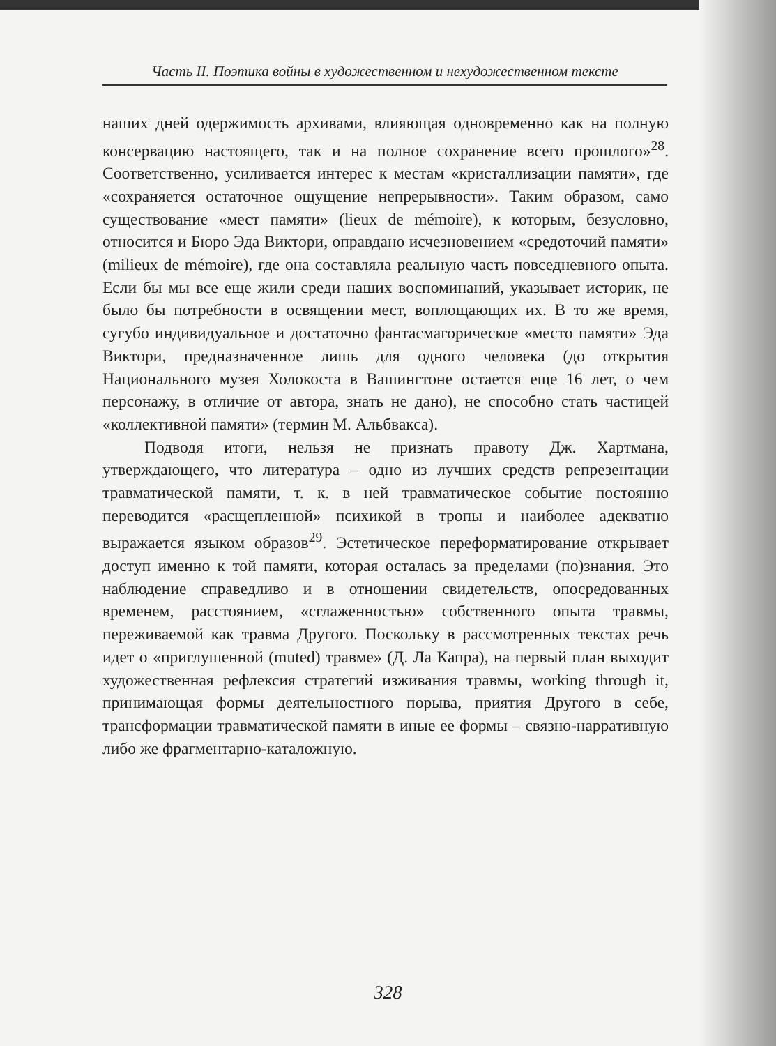Часть II. Поэтика войны в художественном и нехудожественном тексте
наших дней одержимость архивами, влияющая одновременно как на полную консервацию настоящего, так и на полное сохранение всего прошлого»<sup>28</sup>. Соответственно, усиливается интерес к местам «кристаллизации памяти», где «сохраняется остаточное ощущение непрерывности». Таким образом, само существование «мест памяти» (lieux de mémoire), к которым, безусловно, относится и Бюро Эда Виктори, оправдано исчезновением «средоточий памяти» (milieux de mémoire), где она составляла реальную часть повседневного опыта. Если бы мы все еще жили среди наших воспоминаний, указывает историк, не было бы потребности в освящении мест, воплощающих их. В то же время, сугубо индивидуальное и достаточно фантасмагорическое «место памяти» Эда Виктори, предназначенное лишь для одного человека (до открытия Национального музея Холокоста в Вашингтоне остается еще 16 лет, о чем персонажу, в отличие от автора, знать не дано), не способно стать частицей «коллективной памяти» (термин М. Альбвакса).
Подводя итоги, нельзя не признать правоту Дж. Хартмана, утверждающего, что литература – одно из лучших средств репрезентации травматической памяти, т. к. в ней травматическое событие постоянно переводится «расщепленной» психикой в тропы и наиболее адекватно выражается языком образов<sup>29</sup>. Эстетическое переформатирование открывает доступ именно к той памяти, которая осталась за пределами (по)знания. Это наблюдение справедливо и в отношении свидетельств, опосредованных временем, расстоянием, «сглаженностью» собственного опыта травмы, переживаемой как травма Другого. Поскольку в рассмотренных текстах речь идет о «приглушенной (muted) травме» (Д. Ла Капра), на первый план выходит художественная рефлексия стратегий изживания травмы, working through it, принимающая формы деятельностного порыва, приятия Другого в себе, трансформации травматической памяти в иные ее формы – связно-нарративную либо же фрагментарно-каталожную.
328